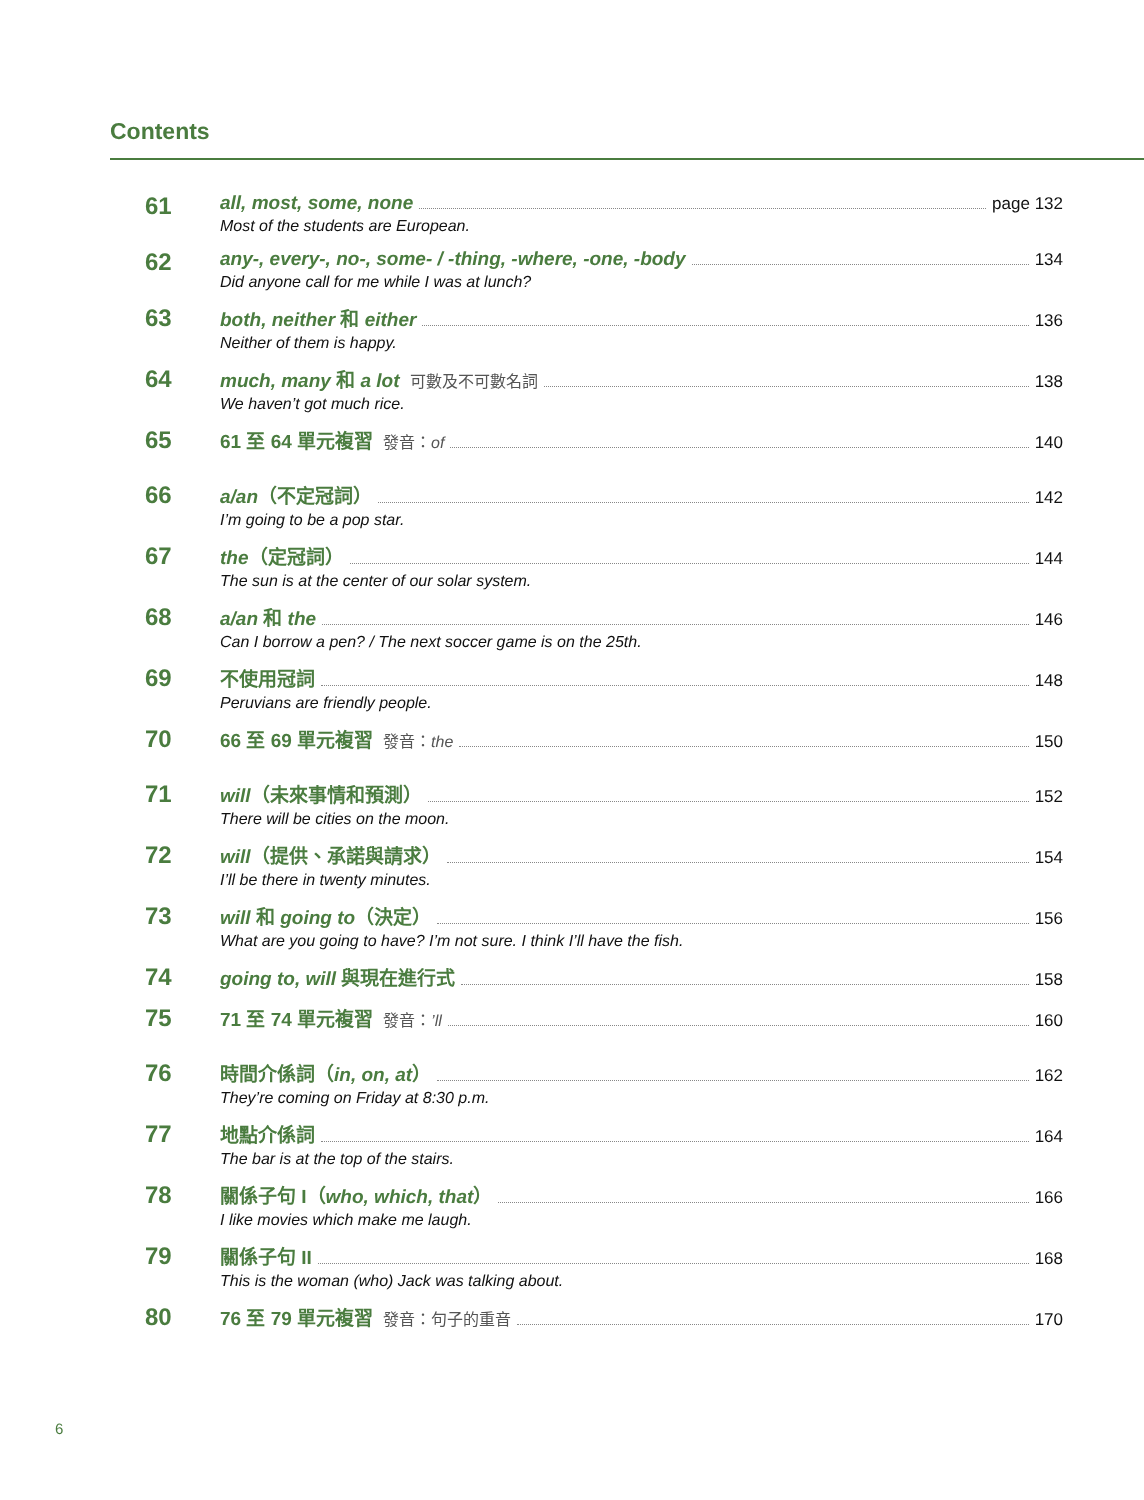Contents
61
all, most, some, none page 132
Most of the students are European.
62
any-, every-, no-, some- / -thing, -where, -one, -body 134
Did anyone call for me while I was at lunch?
63
both, neither 和 either 136
Neither of them is happy.
64
much, many 和 a lot 可數及不可數名詞 138
We haven’t got much rice.
65
61 至 64 單元複習 發音：of 140
66
a/an（不定冠詞） 142
I’m going to be a pop star.
67
the（定冠詞） 144
The sun is at the center of our solar system.
68
a/an 和 the 146
Can I borrow a pen? / The next soccer game is on the 25th.
69
不使用冠詞 148
Peruvians are friendly people.
70
66 至 69 單元複習 發音：the 150
71
will（未來事情和預測） 152
There will be cities on the moon.
72
will（提供、承諾與請求） 154
I’ll be there in twenty minutes.
73
will 和 going to（決定） 156
What are you going to have? I’m not sure. I think I’ll have the fish.
74
going to, will 與現在進行式 158
75
71 至 74 單元複習 發音：’ll 160
76
時間介係詞（in, on, at） 162
They’re coming on Friday at 8:30 p.m.
77
地點介係詞 164
The bar is at the top of the stairs.
78
關係子句 I（who, which, that） 166
I like movies which make me laugh.
79
關係子句 II 168
This is the woman (who) Jack was talking about.
80
76 至 79 單元複習 發音：句子的重音 170
6